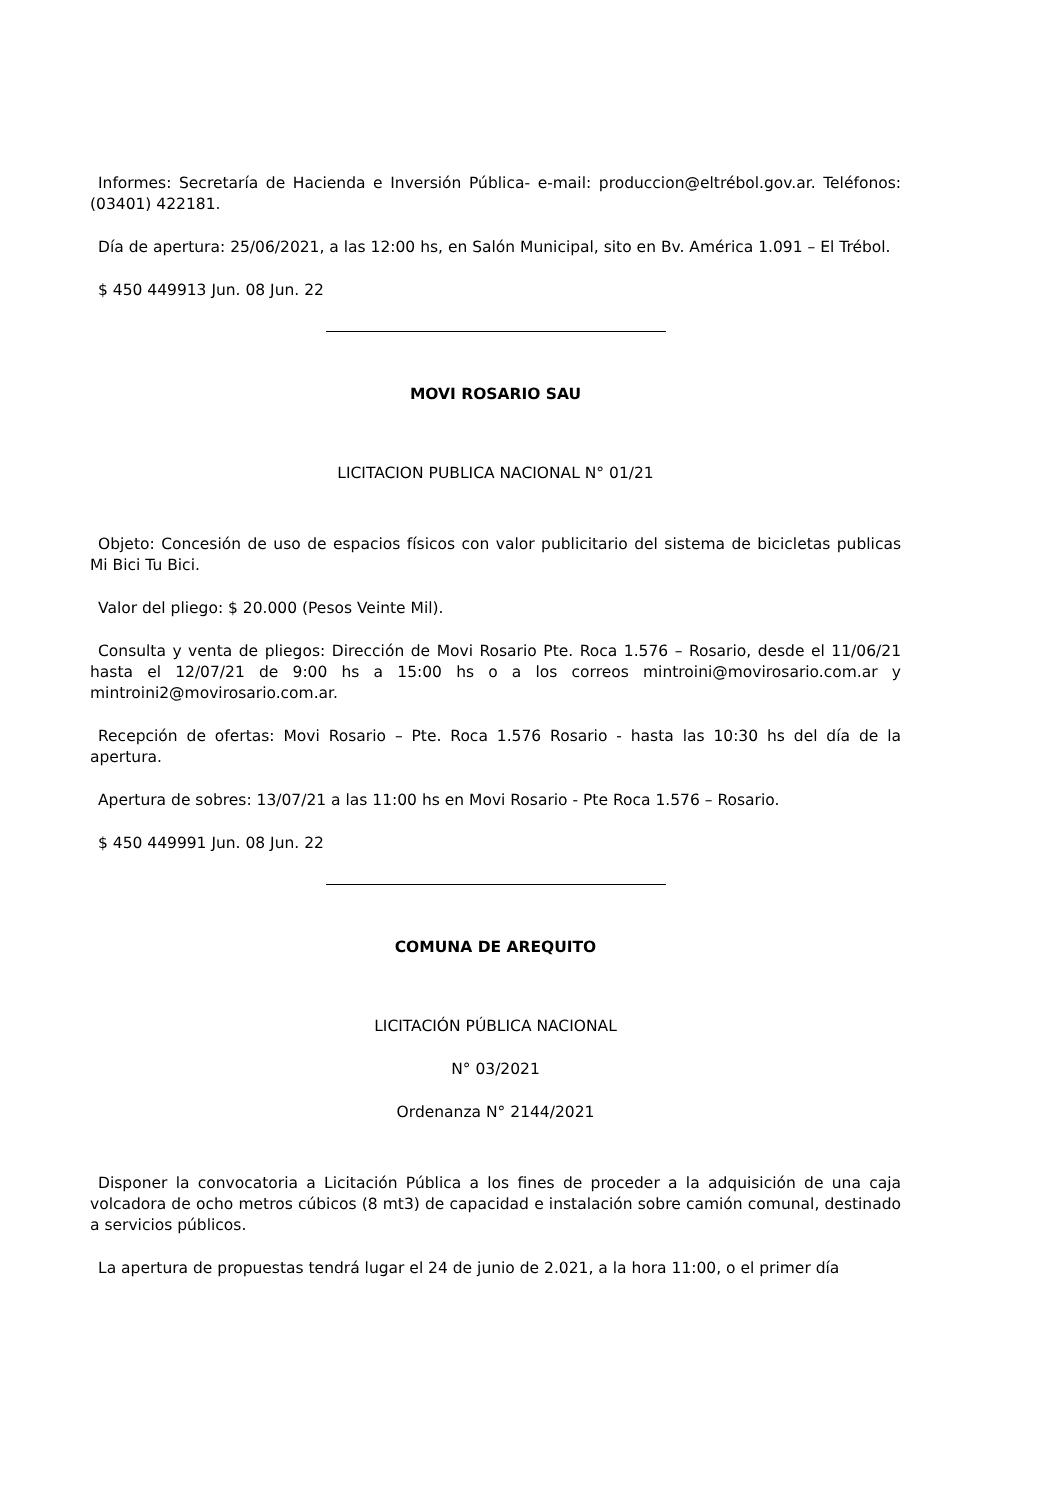Informes: Secretaría de Hacienda e Inversión Pública- e-mail: produccion@eltrébol.gov.ar. Teléfonos: (03401) 422181.
Día de apertura: 25/06/2021, a las 12:00 hs, en Salón Municipal, sito en Bv. América 1.091 – El Trébol.
$ 450 449913 Jun. 08 Jun. 22
MOVI ROSARIO SAU
LICITACION PUBLICA NACIONAL N° 01/21
Objeto: Concesión de uso de espacios físicos con valor publicitario del sistema de bicicletas publicas Mi Bici Tu Bici.
Valor del pliego: $ 20.000 (Pesos Veinte Mil).
Consulta y venta de pliegos: Dirección de Movi Rosario Pte. Roca 1.576 – Rosario, desde el 11/06/21 hasta el 12/07/21 de 9:00 hs a 15:00 hs o a los correos mintroini@movirosario.com.ar y mintroini2@movirosario.com.ar.
Recepción de ofertas: Movi Rosario – Pte. Roca 1.576 Rosario - hasta las 10:30 hs del día de la apertura.
Apertura de sobres: 13/07/21 a las 11:00 hs en Movi Rosario - Pte Roca 1.576 – Rosario.
$ 450 449991 Jun. 08 Jun. 22
COMUNA DE AREQUITO
LICITACIÓN PÚBLICA NACIONAL
N° 03/2021
Ordenanza N° 2144/2021
Disponer la convocatoria a Licitación Pública a los fines de proceder a la adquisición de una caja volcadora de ocho metros cúbicos (8 mt3) de capacidad e instalación sobre camión comunal, destinado a servicios públicos.
La apertura de propuestas tendrá lugar el 24 de junio de 2.021, a la hora 11:00, o el primer día